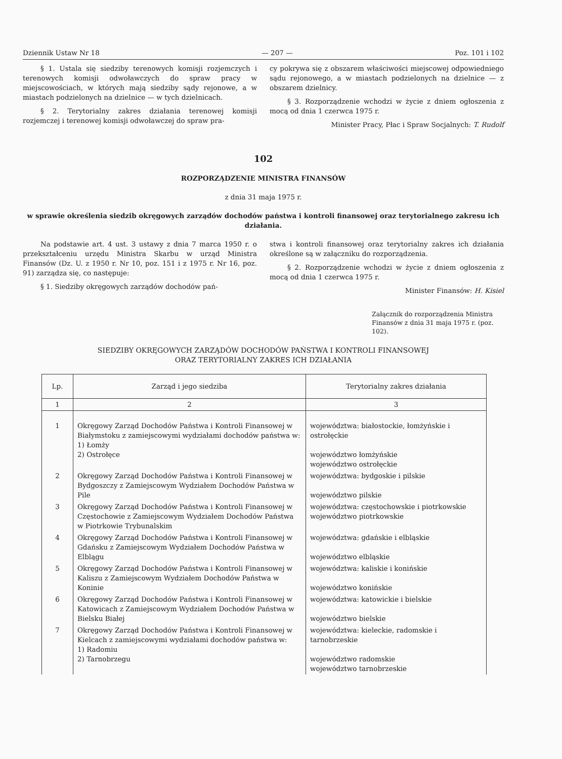Dziennik Ustaw Nr 18 — 207 — Poz. 101 i 102
§ 1. Ustala się siedziby terenowych komisji rozjemczych i terenowych komisji odwoławczych do spraw pracy w miejscowościach, w których mają siedziby sądy rejonowe, a w miastach podzielonych na dzielnice — w tych dzielnicach.
§ 2. Terytorialny zakres działania terenowej komisji rozjemczej i terenowej komisji odwoławczej do spraw pra-
cy pokrywa się z obszarem właściwości miejscowej odpowiedniego sądu rejonowego, a w miastach podzielonych na dzielnice — z obszarem dzielnicy.
§ 3. Rozporządzenie wchodzi w życie z dniem ogłoszenia z mocą od dnia 1 czerwca 1975 r.
Minister Pracy, Płac i Spraw Socjalnych: T. Rudolf
102
ROZPORZĄDZENIE MINISTRA FINANSÓW
z dnia 31 maja 1975 r.
w sprawie określenia siedzib okręgowych zarządów dochodów państwa i kontroli finansowej oraz terytorialnego zakresu ich działania.
Na podstawie art. 4 ust. 3 ustawy z dnia 7 marca 1950 r. o przekształceniu urzędu Ministra Skarbu w urząd Ministra Finansów (Dz. U. z 1950 r. Nr 10, poz. 151 i z 1975 r. Nr 16, poz. 91) zarządza się, co następuje:
§ 1. Siedziby okręgowych zarządów dochodów pań-
stwa i kontroli finansowej oraz terytorialny zakres ich działania określone są w załączniku do rozporządzenia.
§ 2. Rozporządzenie wchodzi w życie z dniem ogłoszenia z mocą od dnia 1 czerwca 1975 r.
Minister Finansów: H. Kisiel
Załącznik do rozporządzenia Ministra Finansów z dnia 31 maja 1975 r. (poz. 102).
SIEDZIBY OKRĘGOWYCH ZARZĄDÓW DOCHODÓW PAŃSTWA I KONTROLI FINANSOWEJ
ORAZ TERYTORIALNY ZAKRES ICH DZIAŁANIA
| Lp. | Zarząd i jego siedziba | Terytorialny zakres działania |
| --- | --- | --- |
| 1 | 2 | 3 |
| 1 | Okręgowy Zarząd Dochodów Państwa i Kontroli Finansowej w Białymstoku z zamiejscowymi wydziałami dochodów państwa w: 1) Łomży 2) Ostrołęce | województwa: białostockie, łomżyńskie i ostrołęckie województwo łomżyńskie województwo ostrołęckie |
| 2 | Okręgowy Zarząd Dochodów Państwa i Kontroli Finansowej w Bydgoszczy z Zamiejscowym Wydziałem Dochodów Państwa w Pile | województwa: bydgoskie i pilskie województwo pilskie |
| 3 | Okręgowy Zarząd Dochodów Państwa i Kontroli Finansowej w Częstochowie z Zamiejscowym Wydziałem Dochodów Państwa w Piotrkowie Trybunalskim | województwa: częstochowskie i piotrkowskie województwo piotrkowskie |
| 4 | Okręgowy Zarząd Dochodów Państwa i Kontroli Finansowej w Gdańsku z Zamiejscowym Wydziałem Dochodów Państwa w Elblągu | województwa: gdańskie i elbląskie województwo elbląskie |
| 5 | Okręgowy Zarząd Dochodów Państwa i Kontroli Finansowej w Kaliszu z Zamiejscowym Wydziałem Dochodów Państwa w Koninie | województwa: kaliskie i konińskie województwo konińskie |
| 6 | Okręgowy Zarząd Dochodów Państwa i Kontroli Finansowej w Katowicach z Zamiejscowym Wydziałem Dochodów Państwa w Bielsku Białej | województwa: katowickie i bielskie województwo bielskie |
| 7 | Okręgowy Zarząd Dochodów Państwa i Kontroli Finansowej w Kielcach z zamiejscowymi wydziałami dochodów państwa w: 1) Radomiu 2) Tarnobrzegu | województwa: kieleckie, radomskie i tarnobrzeskie województwo radomskie województwo tarnobrzeskie |